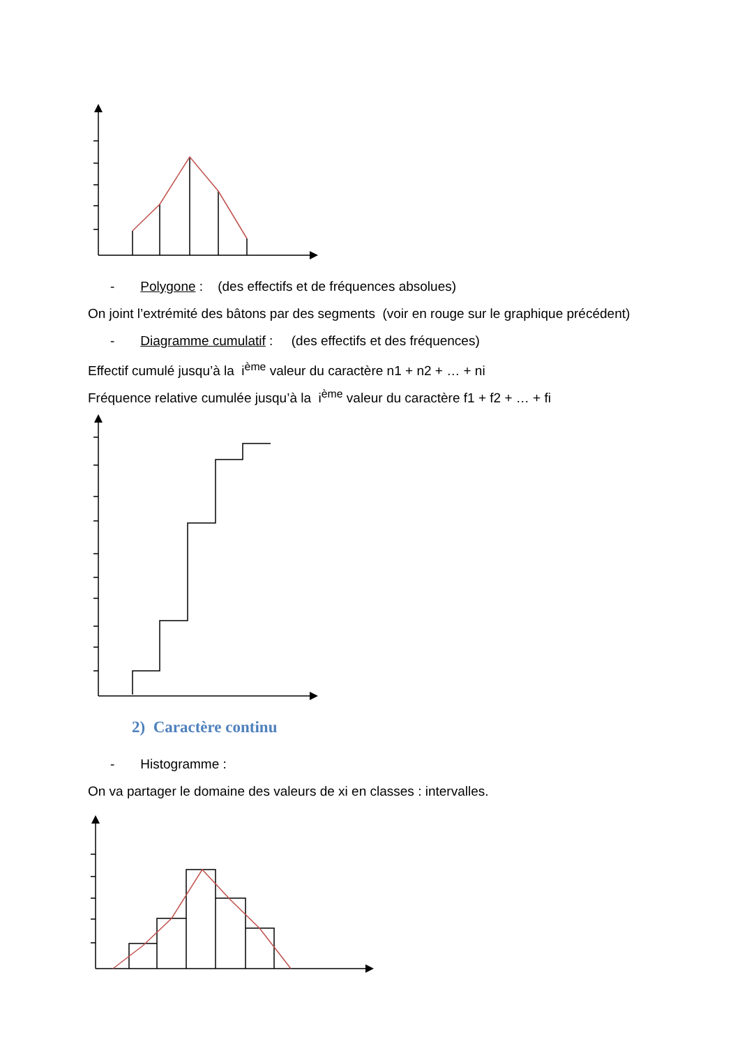- Polygone : (des effectifs et de fréquences absolues)
On joint l’extrémité des bâtons par des segments (voir en rouge sur le graphique précédent)
- Diagramme cumulatif : (des effectifs et des fréquences)
Effectif cumulé jusqu’à la i<sup>ème</sup> valeur du caractère n1 + n2 + … + ni
Fréquence relative cumulée jusqu’à la i<sup>ème</sup> valeur du caractère f1 + f2 + … + fi
2) Caractère continu
- Histogramme :
On va partager le domaine des valeurs de xi en classes : intervalles.